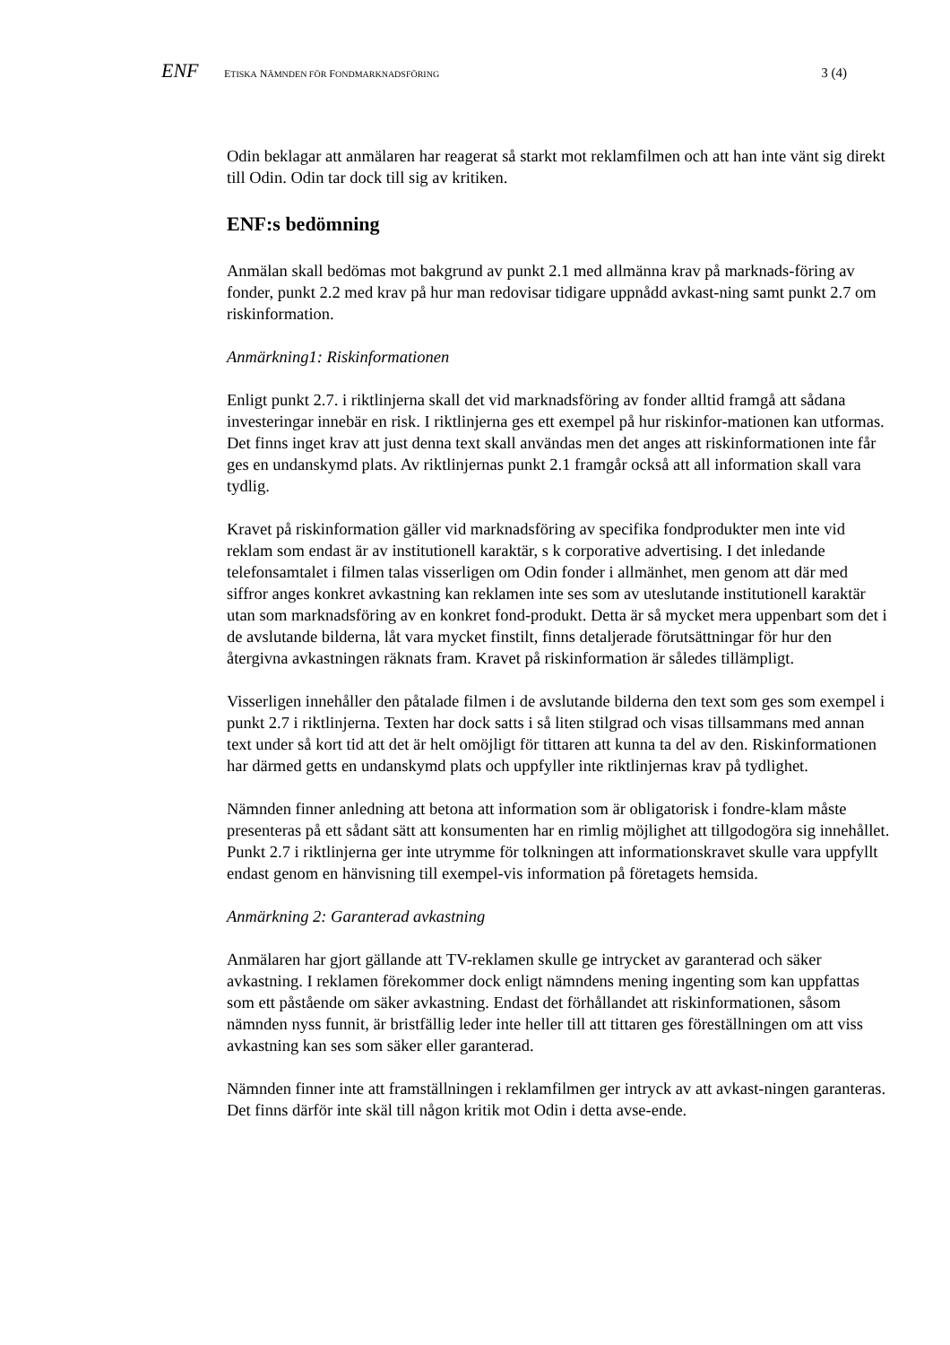ENF ETISKA NÄMNDEN FÖR FONDMARKNADSFÖRING 3 (4)
Odin beklagar att anmälaren har reagerat så starkt mot reklamfilmen och att han inte vänt sig direkt till Odin. Odin tar dock till sig av kritiken.
ENF:s bedömning
Anmälan skall bedömas mot bakgrund av punkt 2.1 med allmänna krav på marknads-föring av fonder, punkt 2.2 med krav på hur man redovisar tidigare uppnådd avkast-ning samt punkt 2.7 om riskinformation.
Anmärkning1: Riskinformationen
Enligt punkt 2.7. i riktlinjerna skall det vid marknadsföring av fonder alltid framgå att sådana investeringar innebär en risk. I riktlinjerna ges ett exempel på hur riskinfor-mationen kan utformas. Det finns inget krav att just denna text skall användas men det anges att riskinformationen inte får ges en undanskymd plats. Av riktlinjernas punkt 2.1 framgår också att all information skall vara tydlig.
Kravet på riskinformation gäller vid marknadsföring av specifika fondprodukter men inte vid reklam som endast är av institutionell karaktär, s k corporative advertising. I det inledande telefonsamtalet i filmen talas visserligen om Odin fonder i allmänhet, men genom att där med siffror anges konkret avkastning kan reklamen inte ses som av uteslutande institutionell karaktär utan som marknadsföring av en konkret fond-produkt. Detta är så mycket mera uppenbart som det i de avslutande bilderna, låt vara mycket finstilt, finns detaljerade förutsättningar för hur den återgivna avkastningen räknats fram. Kravet på riskinformation är således tillämpligt.
Visserligen innehåller den påtalade filmen i de avslutande bilderna den text som ges som exempel i punkt 2.7 i riktlinjerna. Texten har dock satts i så liten stilgrad och visas tillsammans med annan text under så kort tid att det är helt omöjligt för tittaren att kunna ta del av den. Riskinformationen har därmed getts en undanskymd plats och uppfyller inte riktlinjernas krav på tydlighet.
Nämnden finner anledning att betona att information som är obligatorisk i fondre-klam måste presenteras på ett sådant sätt att konsumenten har en rimlig möjlighet att tillgodogöra sig innehållet. Punkt 2.7 i riktlinjerna ger inte utrymme för tolkningen att informationskravet skulle vara uppfyllt endast genom en hänvisning till exempel-vis information på företagets hemsida.
Anmärkning 2: Garanterad avkastning
Anmälaren har gjort gällande att TV-reklamen skulle ge intrycket av garanterad och säker avkastning. I reklamen förekommer dock enligt nämndens mening ingenting som kan uppfattas som ett påstående om säker avkastning. Endast det förhållandet att riskinformationen, såsom nämnden nyss funnit, är bristfällig leder inte heller till att tittaren ges föreställningen om att viss avkastning kan ses som säker eller garanterad.
Nämnden finner inte att framställningen i reklamfilmen ger intryck av att avkast-ningen garanteras. Det finns därför inte skäl till någon kritik mot Odin i detta avse-ende.